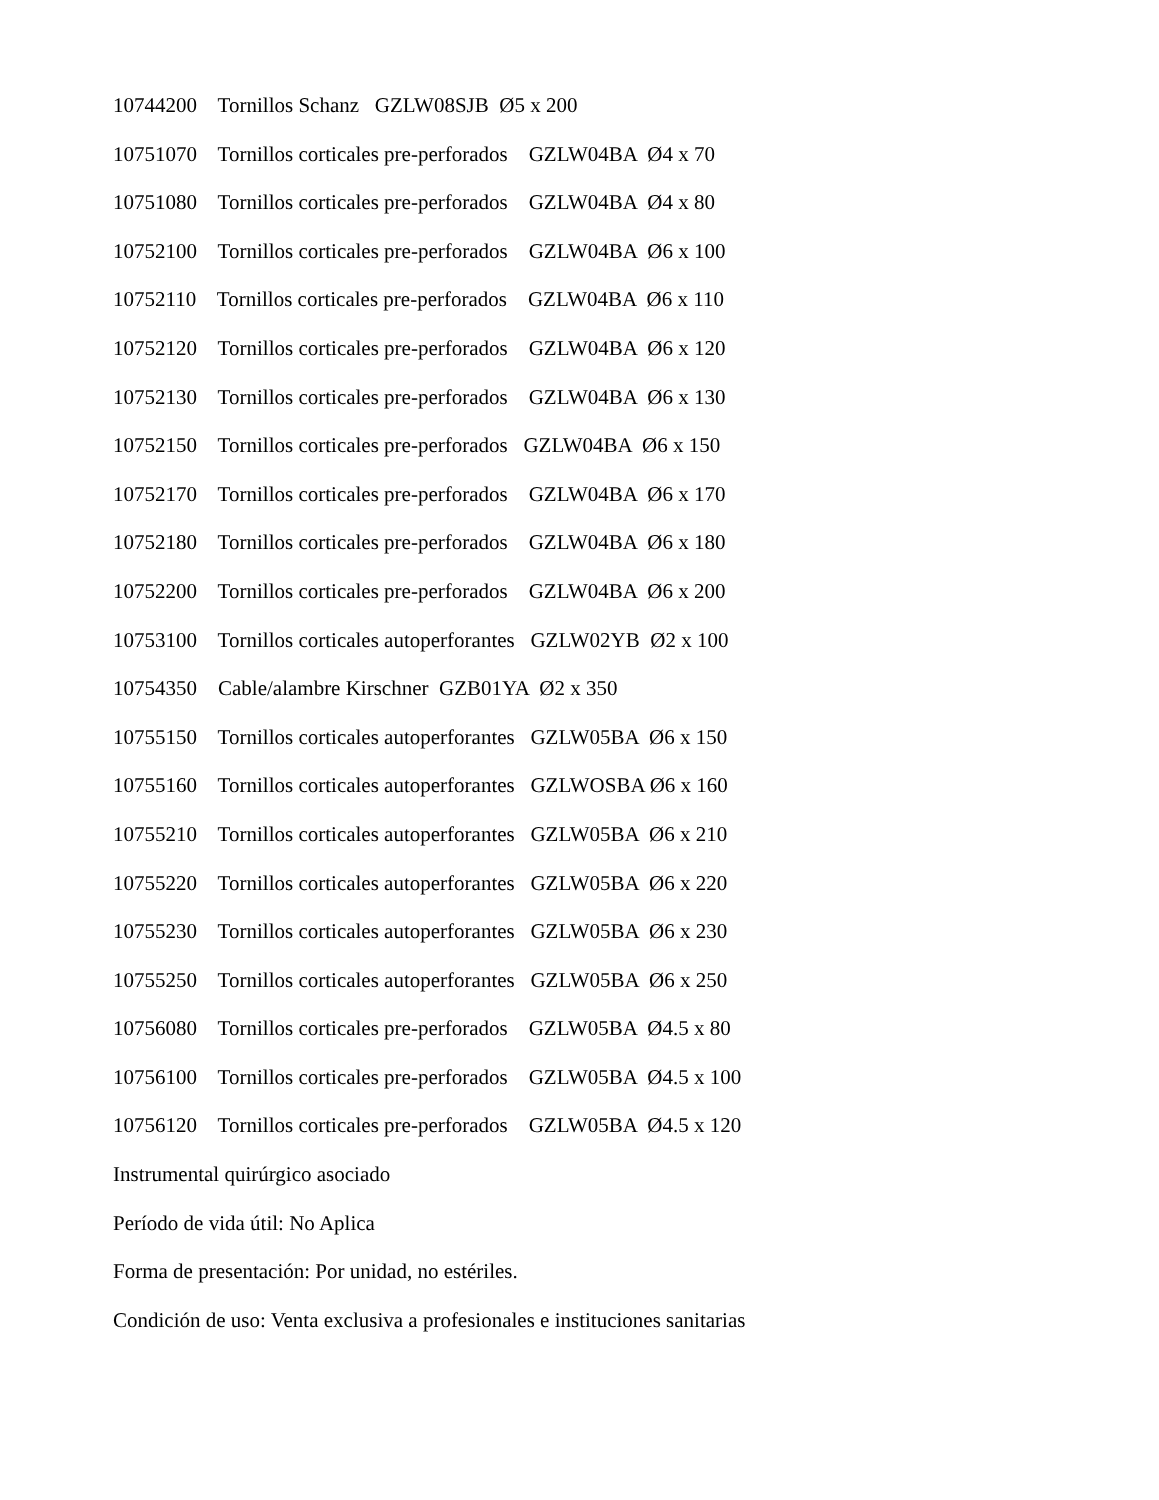10744200 Tornillos Schanz GZLW08SJB Ø5 x 200
10751070 Tornillos corticales pre-perforados GZLW04BA Ø4 x 70
10751080 Tornillos corticales pre-perforados GZLW04BA Ø4 x 80
10752100 Tornillos corticales pre-perforados GZLW04BA Ø6 x 100
10752110 Tornillos corticales pre-perforados GZLW04BA Ø6 x 110
10752120 Tornillos corticales pre-perforados GZLW04BA Ø6 x 120
10752130 Tornillos corticales pre-perforados GZLW04BA Ø6 x 130
10752150 Tornillos corticales pre-perforados GZLW04BA Ø6 x 150
10752170 Tornillos corticales pre-perforados GZLW04BA Ø6 x 170
10752180 Tornillos corticales pre-perforados GZLW04BA Ø6 x 180
10752200 Tornillos corticales pre-perforados GZLW04BA Ø6 x 200
10753100 Tornillos corticales autoperforantes GZLW02YB Ø2 x 100
10754350 Cable/alambre Kirschner GZB01YA Ø2 x 350
10755150 Tornillos corticales autoperforantes GZLW05BA Ø6 x 150
10755160 Tornillos corticales autoperforantes GZLWOSBA Ø6 x 160
10755210 Tornillos corticales autoperforantes GZLW05BA Ø6 x 210
10755220 Tornillos corticales autoperforantes GZLW05BA Ø6 x 220
10755230 Tornillos corticales autoperforantes GZLW05BA Ø6 x 230
10755250 Tornillos corticales autoperforantes GZLW05BA Ø6 x 250
10756080 Tornillos corticales pre-perforados GZLW05BA Ø4.5 x 80
10756100 Tornillos corticales pre-perforados GZLW05BA Ø4.5 x 100
10756120 Tornillos corticales pre-perforados GZLW05BA Ø4.5 x 120
Instrumental quirúrgico asociado
Período de vida útil: No Aplica
Forma de presentación: Por unidad, no estériles.
Condición de uso: Venta exclusiva a profesionales e instituciones sanitarias